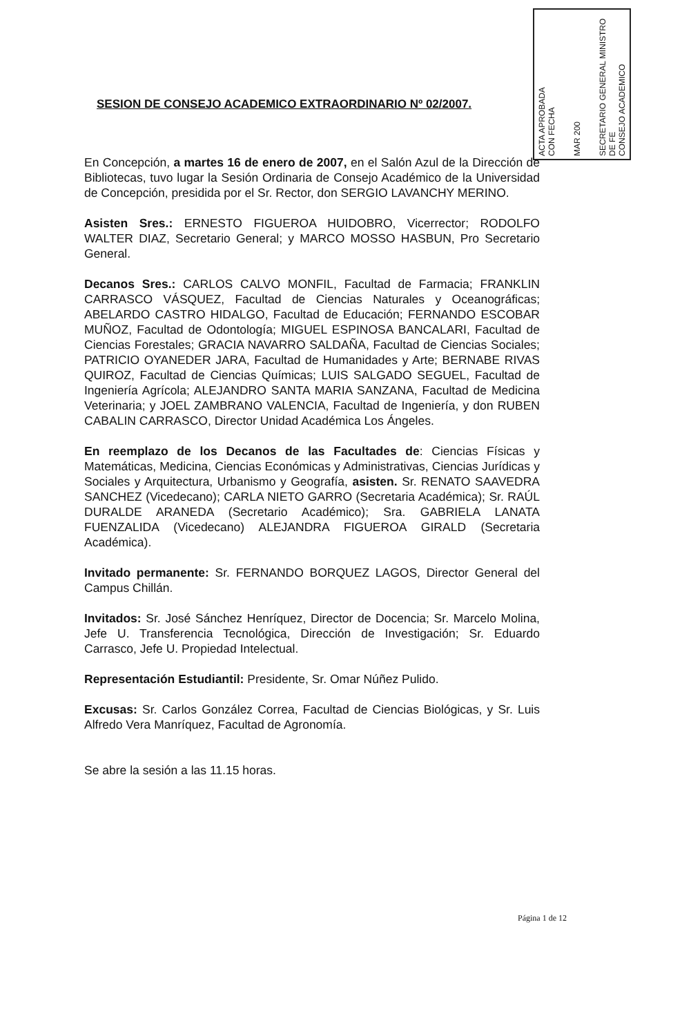ACTA APROBADA
CON FECHA
MAR 200
SECRETARIO GENERAL MINISTRO DE FE
CONSEJO ACADEMICO
SESION DE CONSEJO ACADEMICO EXTRAORDINARIO Nº 02/2007.
En Concepción, a martes 16 de enero de 2007, en el Salón Azul de la Dirección de Bibliotecas, tuvo lugar la Sesión Ordinaria de Consejo Académico de la Universidad de Concepción, presidida por el Sr. Rector, don SERGIO LAVANCHY MERINO.
Asisten Sres.: ERNESTO FIGUEROA HUIDOBRO, Vicerrector; RODOLFO WALTER DIAZ, Secretario General; y MARCO MOSSO HASBUN, Pro Secretario General.
Decanos Sres.: CARLOS CALVO MONFIL, Facultad de Farmacia; FRANKLIN CARRASCO VÁSQUEZ, Facultad de Ciencias Naturales y Oceanográficas; ABELARDO CASTRO HIDALGO, Facultad de Educación; FERNANDO ESCOBAR MUÑOZ, Facultad de Odontología; MIGUEL ESPINOSA BANCALARI, Facultad de Ciencias Forestales; GRACIA NAVARRO SALDAÑA, Facultad de Ciencias Sociales; PATRICIO OYANEDER JARA, Facultad de Humanidades y Arte; BERNABE RIVAS QUIROZ, Facultad de Ciencias Químicas; LUIS SALGADO SEGUEL, Facultad de Ingeniería Agrícola; ALEJANDRO SANTA MARIA SANZANA, Facultad de Medicina Veterinaria; y JOEL ZAMBRANO VALENCIA, Facultad de Ingeniería, y don RUBEN CABALIN CARRASCO, Director Unidad Académica Los Ángeles.
En reemplazo de los Decanos de las Facultades de: Ciencias Físicas y Matemáticas, Medicina, Ciencias Económicas y Administrativas, Ciencias Jurídicas y Sociales y Arquitectura, Urbanismo y Geografía, asisten. Sr. RENATO SAAVEDRA SANCHEZ (Vicedecano); CARLA NIETO GARRO (Secretaria Académica); Sr. RAÚL DURALDE ARANEDA (Secretario Académico); Sra. GABRIELA LANATA FUENZALIDA (Vicedecano) ALEJANDRA FIGUEROA GIRALD (Secretaria Académica).
Invitado permanente: Sr. FERNANDO BORQUEZ LAGOS, Director General del Campus Chillán.
Invitados: Sr. José Sánchez Henríquez, Director de Docencia; Sr. Marcelo Molina, Jefe U. Transferencia Tecnológica, Dirección de Investigación; Sr. Eduardo Carrasco, Jefe U. Propiedad Intelectual.
Representación Estudiantil: Presidente, Sr. Omar Núñez Pulido.
Excusas: Sr. Carlos González Correa, Facultad de Ciencias Biológicas, y Sr. Luis Alfredo Vera Manríquez, Facultad de Agronomía.
Se abre la sesión a las 11.15 horas.
Página 1 de 12